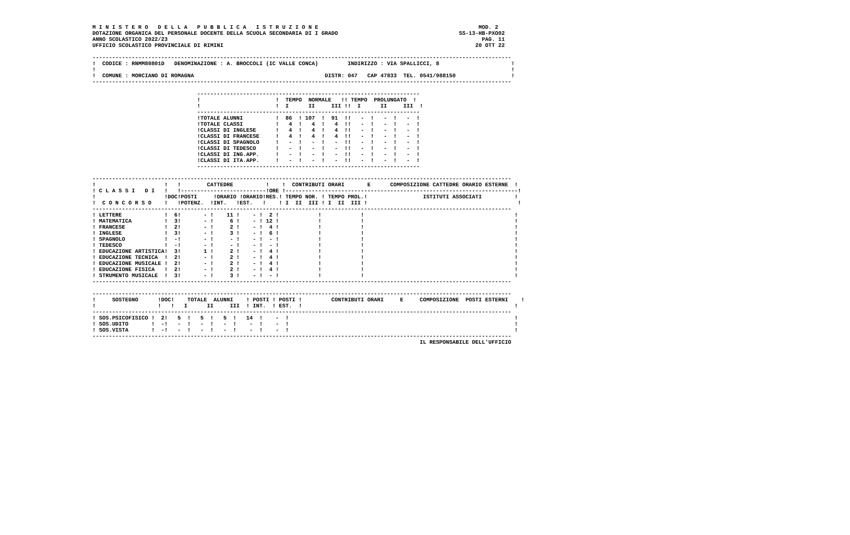M I N I S T E R O   D E L L A   P U B B L I C A   I S T R U Z I O N E                                                 MOD. 2
DOTAZIONE ORGANICA DEL PERSONALE DOCENTE DELLA SCUOLA SECONDARIA DI I GRADO                                     SS-13-HB-PXO02
ANNO SCOLASTICO 2022/23                                                                                                PAG. 11
UFFICIO SCOLASTICO PROVINCIALE DI RIMINI                                                                             20 OTT 22

--------------------------------------------------------------------------------------------------------------------------------
!  CODICE : RNMM80801D   DENOMINAZIONE : A. BROCCOLI (IC VALLE CONCA)         INDIRIZZO : VIA SPALLICCI, 8                      !
!                                                                                                                               !
!  COMUNE : MORCIANO DI ROMAGNA                                        DISTR: 047   CAP 47833  TEL. 0541/988150                 !
--------------------------------------------------------------------------------------------------------------------------------

                                --------------------------------------------------------------------
                                !                       !  TEMPO  NORMALE   !! TEMPO  PROLUNGATO  !
                                !                       !  I      II     III !!  I      II     III  !
                                --------------------------------------------------------------------
                                !TOTALE ALUNNI          !  86  ! 107  !  91  !!   -  !   -  !   -  !
                                !TOTALE CLASSI          !   4  !   4  !   4  !!   -  !   -  !   -  !
                                !CLASSI DI INGLESE      !   4  !   4  !   4  !!   -  !   -  !   -  !
                                !CLASSI DI FRANCESE     !   4  !   4  !   4  !!   -  !   -  !   -  !
                                !CLASSI DI SPAGNOLO     !   -  !   -  !   -  !!   -  !   -  !   -  !
                                !CLASSI DI TEDESCO      !   -  !   -  !   -  !!   -  !   -  !   -  !
                                !CLASSI DI ING.APP.     !   -  !   -  !   -  !!   -  !   -  !   -  !
                                !CLASSI DI ITA.APP.     !   -  !   -  !   -  !!   -  !   -  !   -  !
                                --------------------------------------------------------------------

--------------------------------------------------------------------------------------------------------------------------------
!                     !   !        CATTEDRE          !    !  CONTRIBUTI ORARI       E      COMPOSIZIONE CATTEDRE ORARIO ESTERNE  !
! C L A S S I   D I   !   !--------------------------!ORE !-----------------------------------------------------------------------!
!                     !DOC!POSTI     !ORARIO !ORARIO!RES.! TEMPO NOR. ! TEMPO PROL.!                 ISTITUTI ASSOCIATI          !
!  C O N C O R S O    !   !POTENZ.  !INT.   !EST.   !    ! I  II  III ! I  II  III !                                              !
--------------------------------------------------------------------------------------------------------------------------------
! LETTERE             !  6!       - !    11 !    - !  2 !            !            !                                              !
! MATEMATICA          !  3!       - !     6 !    - ! 12 !            !            !                                              !
! FRANCESE            !  2!       - !     2 !    - !  4 !            !            !                                              !
! INGLESE             !  3!       - !     3 !    - !  6 !            !            !                                              !
! SPAGNOLO            !  -!       - !     - !    - !  - !            !            !                                              !
! TEDESCO             !  -!       - !     - !    - !  - !            !            !                                              !
! EDUCAZIONE ARTISTICA!  3!       1 !     2 !    - !  4 !            !            !                                              !
! EDUCAZIONE TECNICA  !  2!       - !     2 !    - !  4 !            !            !                                              !
! EDUCAZIONE MUSICALE !  2!       - !     2 !    - !  4 !            !            !                                              !
! EDUCAZIONE FISICA   !  2!       - !     2 !    - !  4 !            !            !                                              !
! STRUMENTO MUSICALE  !  3!       - !     3 !    - !  - !            !            !                                              !
--------------------------------------------------------------------------------------------------------------------------------

--------------------------------------------------------------------------------------------------------------------------------
!     SOSTEGNO      !DOC!    TOTALE  ALUNNI    ! POSTI ! POSTI !         CONTRIBUTI ORARI     E     COMPOSIZIONE  POSTI ESTERNI    !
!                   !   !   I      II     III  ! INT.  ! EST.  !                                                                 !
--------------------------------------------------------------------------------------------------------------------------------
! SOS.PSICOFISICO !  2!   5  !   5  !   5  !   14  !    -  !                                                                     !
! SOS.UDITO       !  -!   -  !   -  !   -  !    -  !    -  !                                                                     !
! SOS.VISTA       !  -!   -  !   -  !   -  !    -  !    -  !                                                                     !
--------------------------------------------------------------------------------------------------------------------------------
                                                                                                    IL RESPONSABILE DELL'UFFICIO